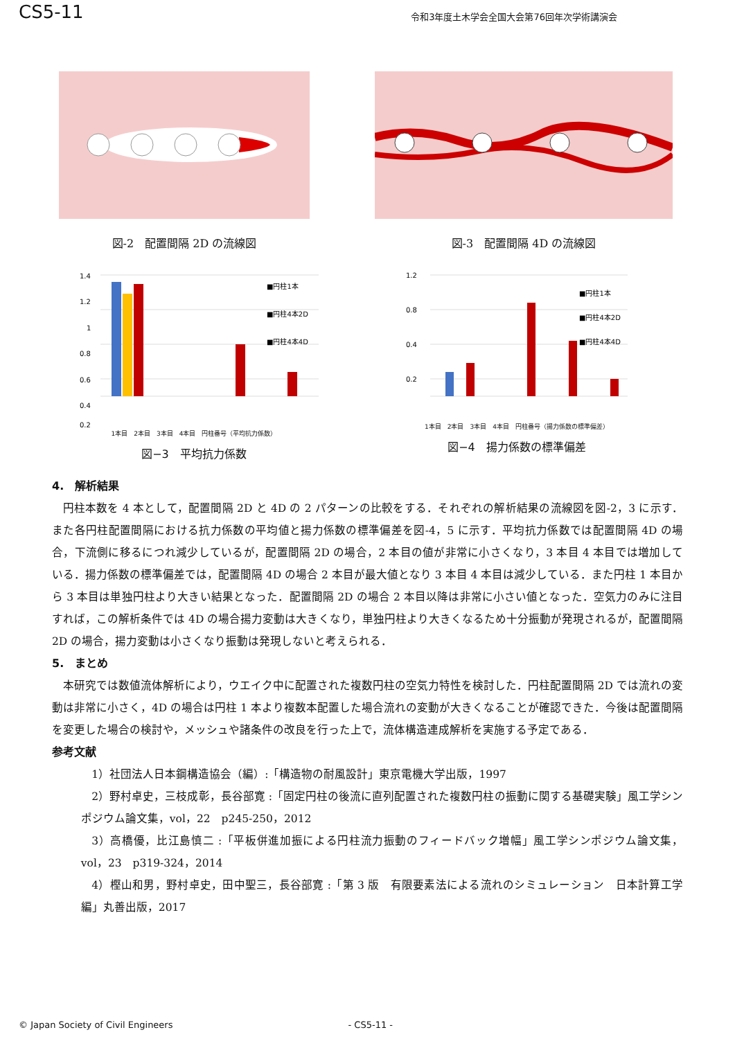CS5-11 令和3年度土木学会全国大会第76回年次学術講演会
図-2　配置間隔 2D の流線図 図-3　配置間隔 4D の流線図
1.4
1.2
1
0.8
0.6
0.4
0.2
■円柱1本
■円柱4本2D
■円柱4本4D
1本目　2本目　3本目　4本目　円柱番号（平均抗力係数）
図−3　平均抗力係数
1.2
0.8
0.4
0.2
■円柱1本
■円柱4本2D
■円柱4本4D
1本目　2本目　3本目　4本目　円柱番号（揚力係数の標準偏差）
図−4　揚力係数の標準偏差
4.　解析結果
円柱本数を 4 本として，配置間隔 2D と 4D の 2 パターンの比較をする．それぞれの解析結果の流線図を図-2，3 に示す．また各円柱配置間隔における抗力係数の平均値と揚力係数の標準偏差を図-4，5 に示す．平均抗力係数では配置間隔 4D の場合，下流側に移るにつれ減少しているが，配置間隔 2D の場合，2 本目の値が非常に小さくなり，3 本目 4 本目では増加している．揚力係数の標準偏差では，配置間隔 4D の場合 2 本目が最大値となり 3 本目 4 本目は減少している．また円柱 1 本目から 3 本目は単独円柱より大きい結果となった．配置間隔 2D の場合 2 本目以降は非常に小さい値となった．空気力のみに注目すれば，この解析条件では 4D の場合揚力変動は大きくなり，単独円柱より大きくなるため十分振動が発現されるが，配置間隔 2D の場合，揚力変動は小さくなり振動は発現しないと考えられる．
5.　まとめ
本研究では数値流体解析により，ウエイク中に配置された複数円柱の空気力特性を検討した．円柱配置間隔 2D では流れの変動は非常に小さく，4D の場合は円柱 1 本より複数本配置した場合流れの変動が大きくなることが確認できた．今後は配置間隔を変更した場合の検討や，メッシュや諸条件の改良を行った上で，流体構造連成解析を実施する予定である．
参考文献
1）社団法人日本鋼構造協会（編）:「構造物の耐風設計」東京電機大学出版，1997
2）野村卓史，三枝成彰，長谷部寛 :「固定円柱の後流に直列配置された複数円柱の振動に関する基礎実験」風工学シンポジウム論文集，vol，22　p245-250，2012
3）高橋優，比江島慎二 :「平板併進加振による円柱流力振動のフィードバック増幅」風工学シンポジウム論文集，vol，23　p319-324，2014
4）樫山和男，野村卓史，田中聖三，長谷部寛 :「第 3 版　有限要素法による流れのシミュレーション　日本計算工学編」丸善出版，2017
© Japan Society of Civil Engineers - CS5-11 -